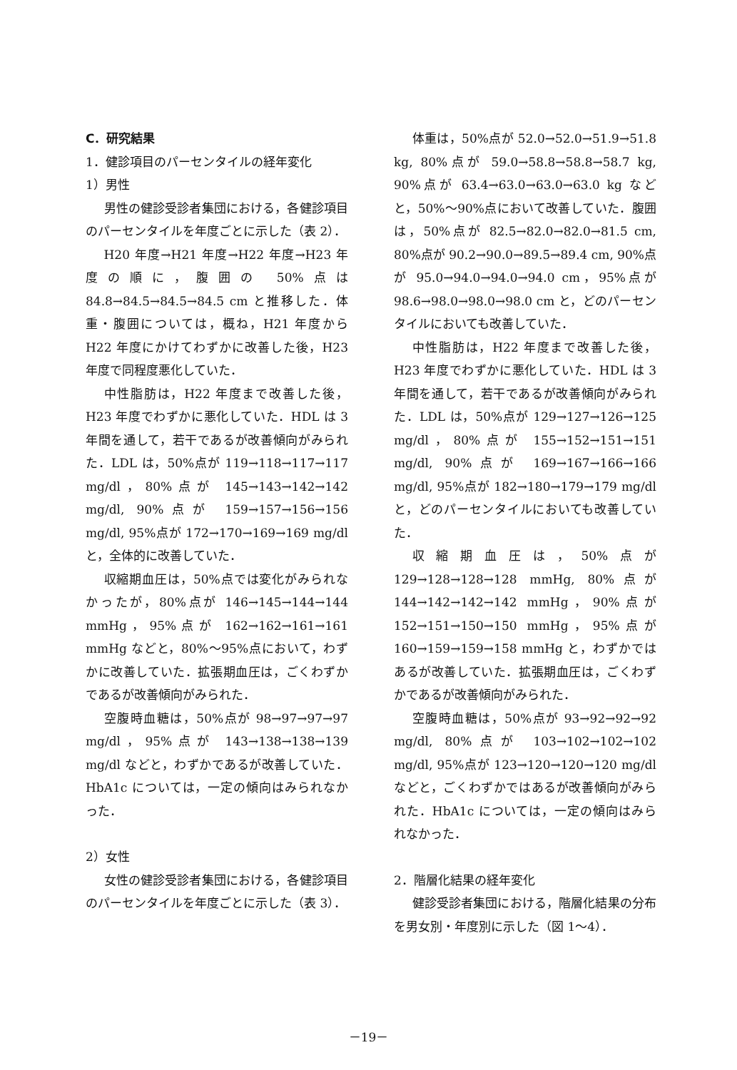C．研究結果
1．健診項目のパーセンタイルの経年変化
1）男性
男性の健診受診者集団における，各健診項目のパーセンタイルを年度ごとに示した（表 2）．
H20 年度→H21 年度→H22 年度→H23 年度の順に，腹囲の 50%点は 84.8→84.5→84.5→84.5 cm と推移した．体重・腹囲については，概ね，H21 年度から H22 年度にかけてわずかに改善した後，H23 年度で同程度悪化していた．
中性脂肪は，H22 年度まで改善した後，H23 年度でわずかに悪化していた．HDL は 3 年間を通して，若干であるが改善傾向がみられた．LDL は，50%点が 119→118→117→117 mg/dl，80%点が 145→143→142→142 mg/dl, 90%点が 159→157→156→156 mg/dl, 95%点が 172→170→169→169 mg/dl と，全体的に改善していた．
収縮期血圧は，50%点では変化がみられなかったが，80%点が 146→145→144→144 mmHg，95%点が 162→162→161→161 mmHg などと，80%～95%点において，わずかに改善していた．拡張期血圧は，ごくわずかであるが改善傾向がみられた．
空腹時血糖は，50%点が 98→97→97→97 mg/dl，95%点が 143→138→138→139 mg/dl などと，わずかであるが改善していた．HbA1c については，一定の傾向はみられなかった．
2）女性
女性の健診受診者集団における，各健診項目のパーセンタイルを年度ごとに示した（表 3）．
体重は，50%点が 52.0→52.0→51.9→51.8 kg, 80%点が 59.0→58.8→58.8→58.7 kg, 90%点が 63.4→63.0→63.0→63.0 kg などと，50%～90%点において改善していた．腹囲は，50%点が 82.5→82.0→82.0→81.5 cm, 80%点が 90.2→90.0→89.5→89.4 cm, 90%点が 95.0→94.0→94.0→94.0 cm，95%点が 98.6→98.0→98.0→98.0 cm と，どのパーセンタイルにおいても改善していた．
中性脂肪は，H22 年度まで改善した後，H23 年度でわずかに悪化していた．HDL は 3 年間を通して，若干であるが改善傾向がみられた．LDL は，50%点が 129→127→126→125 mg/dl，80%点が 155→152→151→151 mg/dl, 90%点が 169→167→166→166 mg/dl, 95%点が 182→180→179→179 mg/dl と，どのパーセンタイルにおいても改善していた．
収縮期血圧は，50%点が 129→128→128→128 mmHg, 80%点が 144→142→142→142 mmHg，90%点が 152→151→150→150 mmHg，95%点が 160→159→159→158 mmHg と，わずかではあるが改善していた．拡張期血圧は，ごくわずかであるが改善傾向がみられた．
空腹時血糖は，50%点が 93→92→92→92 mg/dl, 80%点が 103→102→102→102 mg/dl, 95%点が 123→120→120→120 mg/dl などと，ごくわずかではあるが改善傾向がみられた．HbA1c については，一定の傾向はみられなかった．
2．階層化結果の経年変化
健診受診者集団における，階層化結果の分布を男女別・年度別に示した（図 1～4）．
－19－